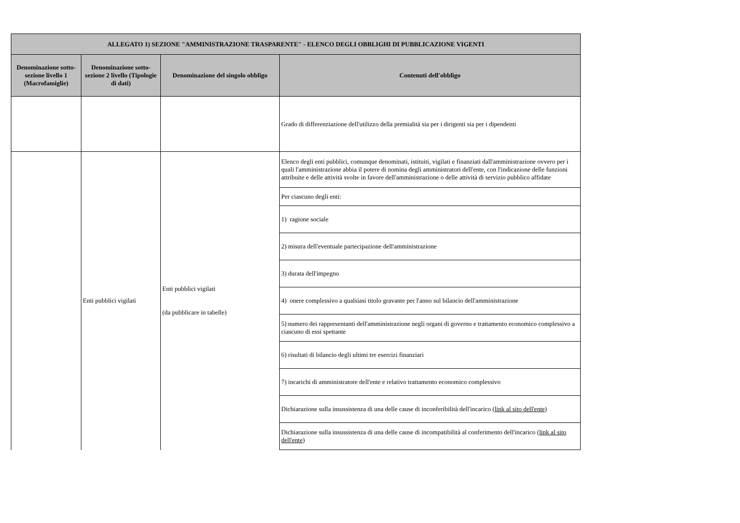| ALLEGATO 1) SEZIONE "AMMINISTRAZIONE TRASPARENTE" - ELENCO DEGLI OBBLIGHI DI PUBBLICAZIONE VIGENTI | | | |
| --- | --- | --- | --- |
| Denominazione sotto-sezione livello 1 (Macrofamiglie) | Denominazione sotto-sezione 2 livello (Tipologie di dati) | Denominazione del singolo obbligo | Contenuti dell'obbligo |
| | | | Grado di differenziazione dell'utilizzo della premialità sia per i dirigenti sia per i dipendenti |
| | Enti pubblici vigilati | Enti pubblici vigilati (da pubblicare in tabelle) | Elenco degli enti pubblici, comunque denominati, istituiti, vigilati e finanziati dall'amministrazione ovvero per i quali l'amministrazione abbia il potere di nomina degli amministratori dell'ente, con l'indicazione delle funzioni attribuite e delle attività svolte in favore dell'amministrazione o delle attività di servizio pubblico affidate |
| | | | Per ciascuno degli enti: |
| | | | 1) ragione sociale |
| | | | 2) misura dell'eventuale partecipazione dell'amministrazione |
| | | | 3) durata dell'impegno |
| | | | 4) onere complessivo a qualsiasi titolo gravante per l'anno sul bilancio dell'amministrazione |
| | | | 5) numero dei rappresentanti dell'amministrazione negli organi di governo e trattamento economico complessivo a ciascuno di essi spettante |
| | | | 6) risultati di bilancio degli ultimi tre esercizi finanziari |
| | | | 7) incarichi di amministratore dell'ente e relativo trattamento economico complessivo |
| | | | Dichiarazione sulla insussistenza di una delle cause di inconferibilità dell'incarico ( link al sito dell'ente ) |
| | | | Dichiarazione sulla insussistenza di una delle cause di incompatibilità al conferimento dell'incarico ( link al sito dell'ente ) |